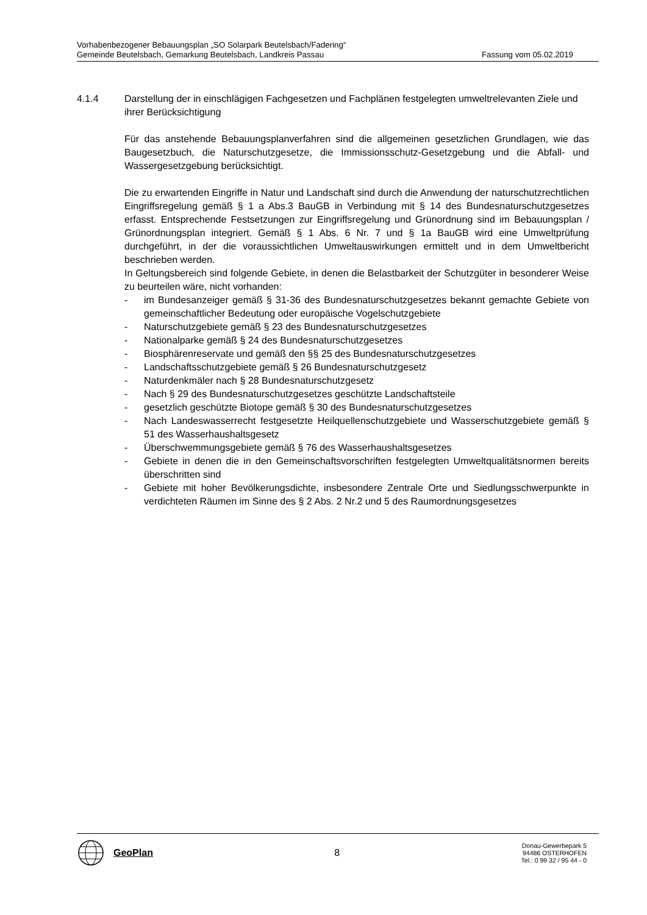Vorhabenbezogener Bebauungsplan „SO Solarpark Beutelsbach/Fadering“
Gemeinde Beutelsbach, Gemarkung Beutelsbach, Landkreis Passau Fassung vom 05.02.2019
4.1.4 Darstellung der in einschlägigen Fachgesetzen und Fachplänen festgelegten umweltrelevanten Ziele und ihrer Berücksichtigung
Für das anstehende Bebauungsplanverfahren sind die allgemeinen gesetzlichen Grundlagen, wie das Baugesetzbuch, die Naturschutzgesetze, die Immissionsschutz-Gesetzgebung und die Abfall- und Wassergesetzgebung berücksichtigt.
Die zu erwartenden Eingriffe in Natur und Landschaft sind durch die Anwendung der naturschutzrechtlichen Eingriffsregelung gemäß § 1 a Abs.3 BauGB in Verbindung mit § 14 des Bundesnaturschutzgesetzes erfasst. Entsprechende Festsetzungen zur Eingriffsregelung und Grünordnung sind im Bebauungsplan / Grünordnungsplan integriert. Gemäß § 1 Abs. 6 Nr. 7 und § 1a BauGB wird eine Umweltprüfung durchgeführt, in der die voraussichtlichen Umweltauswirkungen ermittelt und in dem Umweltbericht beschrieben werden.
In Geltungsbereich sind folgende Gebiete, in denen die Belastbarkeit der Schutzgüter in besonderer Weise zu beurteilen wäre, nicht vorhanden:
- im Bundesanzeiger gemäß § 31-36 des Bundesnaturschutzgesetzes bekannt gemachte Gebiete von gemeinschaftlicher Bedeutung oder europäische Vogelschutzgebiete
- Naturschutzgebiete gemäß § 23 des Bundesnaturschutzgesetzes
- Nationalparke gemäß § 24 des Bundesnaturschutzgesetzes
- Biosphärenreservate und gemäß den §§ 25 des Bundesnaturschutzgesetzes
- Landschaftsschutzgebiete gemäß § 26 Bundesnaturschutzgesetz
- Naturdenkmäler nach § 28 Bundesnaturschutzgesetz
- Nach § 29 des Bundesnaturschutzgesetzes geschützte Landschaftsteile
- gesetzlich geschützte Biotope gemäß § 30 des Bundesnaturschutzgesetzes
- Nach Landeswasserrecht festgesetzte Heilquellenschutzgebiete und Wasserschutzgebiete gemäß § 51 des Wasserhaushaltsgesetz
- Überschwemmungsgebiete gemäß § 76 des Wasserhaushaltsgesetzes
- Gebiete in denen die in den Gemeinschaftsvorschriften festgelegten Umweltqualitätsnormen bereits überschritten sind
- Gebiete mit hoher Bevölkerungsdichte, insbesondere Zentrale Orte und Siedlungsschwerpunkte in verdichteten Räumen im Sinne des § 2 Abs. 2 Nr.2 und 5 des Raumordnungsgesetzes
GeoPlan 8
Donau-Gewerbepark 5
94486 OSTERHOFEN
Tel.: 0 99 32 / 95 44 - 0